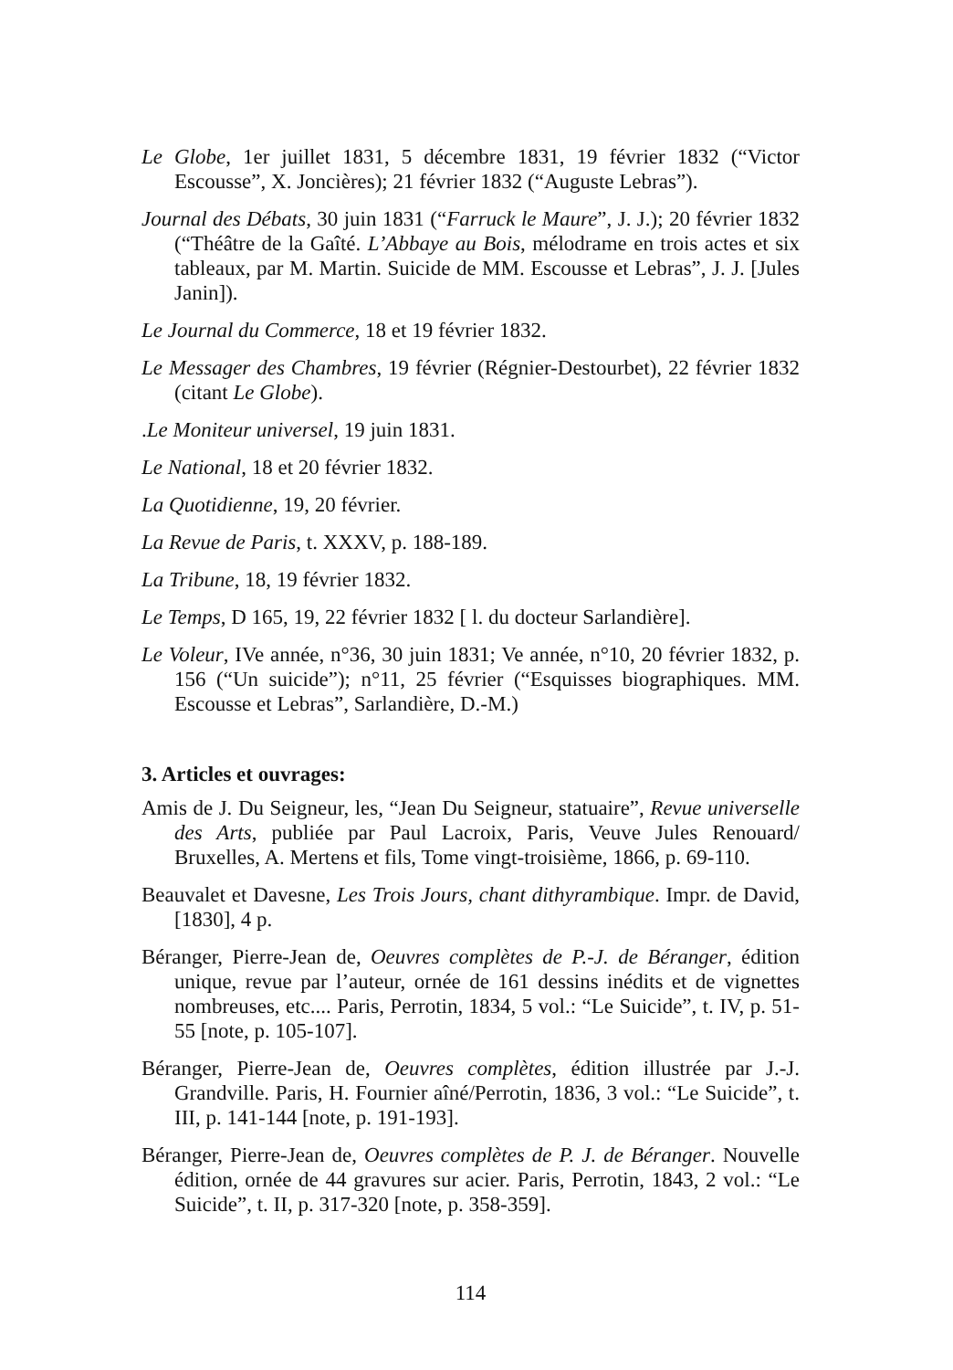Le Globe, 1er juillet 1831, 5 décembre 1831, 19 février 1832 (“Victor Escousse”, X. Joncières); 21 février 1832 (“Auguste Lebras”).
Journal des Débats, 30 juin 1831 (“Farruck le Maure”, J. J.); 20 février 1832 (“Théâtre de la Gaîté. L’Abbaye au Bois, mélodrame en trois actes et six tableaux, par M. Martin. Suicide de MM. Escousse et Lebras”, J. J. [Jules Janin]).
Le Journal du Commerce, 18 et 19 février 1832.
Le Messager des Chambres, 19 février (Régnier-Destourbet), 22 février 1832 (citant Le Globe).
.Le Moniteur universel, 19 juin 1831.
Le National, 18 et 20 février 1832.
La Quotidienne, 19, 20 février.
La Revue de Paris, t. XXXV, p. 188-189.
La Tribune, 18, 19 février 1832.
Le Temps, D 165, 19, 22 février 1832 [ l. du docteur Sarlandière].
Le Voleur, IVe année, n°36, 30 juin 1831; Ve année, n°10, 20 février 1832, p. 156 (“Un suicide”); n°11, 25 février (“Esquisses biographiques. MM. Escousse et Lebras”, Sarlandière, D.-M.)
3. Articles et ouvrages:
Amis de J. Du Seigneur, les, “Jean Du Seigneur, statuaire”, Revue universelle des Arts, publiée par Paul Lacroix, Paris, Veuve Jules Renouard/ Bruxelles, A. Mertens et fils, Tome vingt-troisième, 1866, p. 69-110.
Beauvalet et Davesne, Les Trois Jours, chant dithyrambique. Impr. de David, [1830], 4 p.
Béranger, Pierre-Jean de, Oeuvres complètes de P.-J. de Béranger, édition unique, revue par l’auteur, ornée de 161 dessins inédits et de vignettes nombreuses, etc.... Paris, Perrotin, 1834, 5 vol.: “Le Suicide”, t. IV, p. 51-55 [note, p. 105-107].
Béranger, Pierre-Jean de, Oeuvres complètes, édition illustrée par J.-J. Grandville. Paris, H. Fournier aîné/Perrotin, 1836, 3 vol.: “Le Suicide”, t. III, p. 141-144 [note, p. 191-193].
Béranger, Pierre-Jean de, Oeuvres complètes de P. J. de Béranger. Nouvelle édition, ornée de 44 gravures sur acier. Paris, Perrotin, 1843, 2 vol.: “Le Suicide”, t. II, p. 317-320 [note, p. 358-359].
114